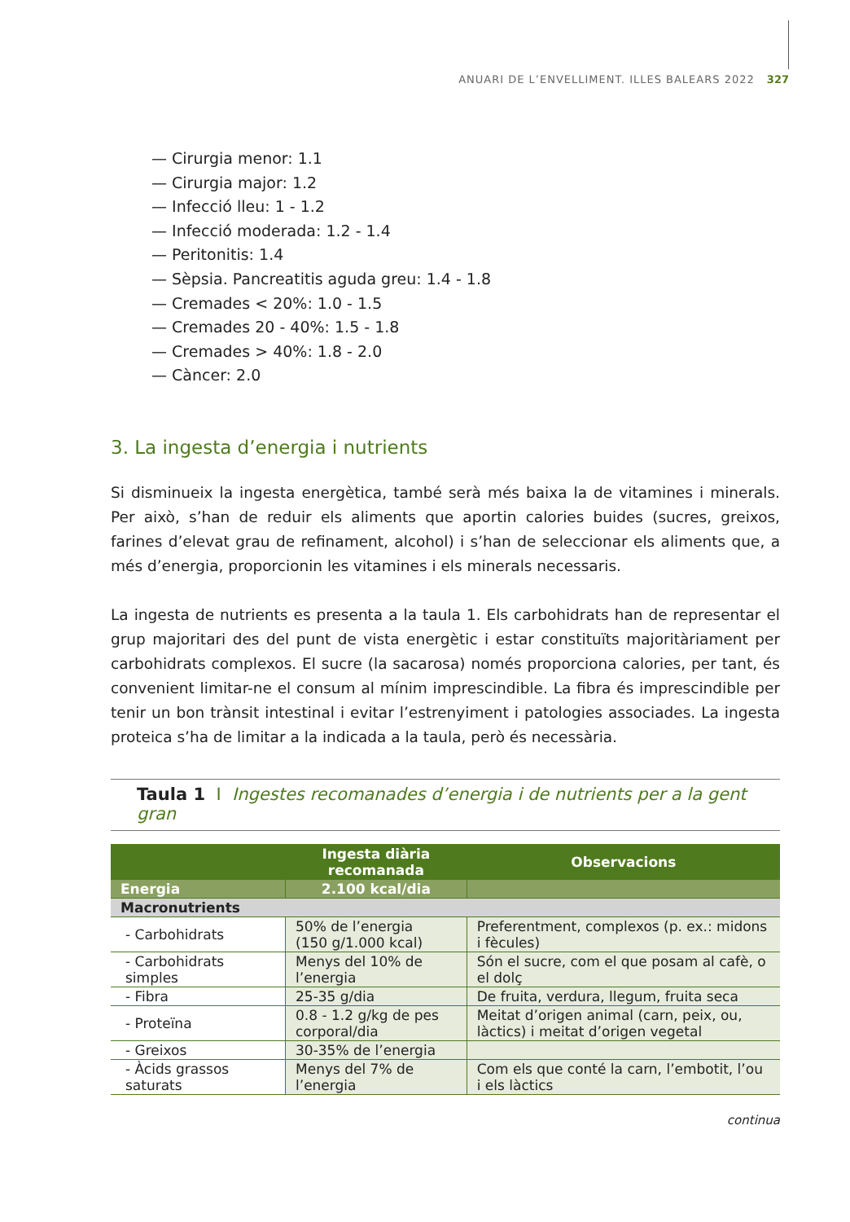ANUARI DE L’ENVELLIMENT. ILLES BALEARS 2022 327
— Cirurgia menor: 1.1
— Cirurgia major: 1.2
— Infecció lleu: 1 - 1.2
— Infecció moderada: 1.2 - 1.4
— Peritonitis: 1.4
— Sèpsia. Pancreatitis aguda greu: 1.4 - 1.8
— Cremades < 20%: 1.0 - 1.5
— Cremades 20 - 40%: 1.5 - 1.8
— Cremades > 40%: 1.8 - 2.0
— Càncer: 2.0
3. La ingesta d’energia i nutrients
Si disminueix la ingesta energètica, també serà més baixa la de vitamines i minerals. Per això, s’han de reduir els aliments que aportin calories buides (sucres, greixos, farines d’elevat grau de refinament, alcohol) i s’han de seleccionar els aliments que, a més d’energia, proporcionin les vitamines i els minerals necessaris.
La ingesta de nutrients es presenta a la taula 1. Els carbohidrats han de representar el grup majoritari des del punt de vista energètic i estar constituïts majoritàriament per carbohidrats complexos. El sucre (la sacarosa) només proporciona calories, per tant, és convenient limitar-ne el consum al mínim imprescindible. La fibra és imprescindible per tenir un bon trànsit intestinal i evitar l’estrenyiment i patologies associades. La ingesta proteica s’ha de limitar a la indicada a la taula, però és necessària.
Taula 1 I Ingestes recomanades d’energia i de nutrients per a la gent gran
| | Ingesta diària recomanada | Observacions |
| --- | --- | --- |
| Energia | 2.100 kcal/dia | |
| Macronutrients | | |
| - Carbohidrats | 50% de l’energia (150 g/1.000 kcal) | Preferentment, complexos (p. ex.: midons i fècules) |
| - Carbohidrats simples | Menys del 10% de l’energia | Són el sucre, com el que posam al cafè, o el dolç |
| - Fibra | 25-35 g/dia | De fruita, verdura, llegum, fruita seca |
| - Proteïna | 0.8 - 1.2 g/kg de pes corporal/dia | Meitat d’origen animal (carn, peix, ou, làctics) i meitat d’origen vegetal |
| - Greixos | 30-35% de l’energia | |
| - Àcids grassos saturats | Menys del 7% de l’energia | Com els que conté la carn, l’embotit, l’ou i els làctics |
continua